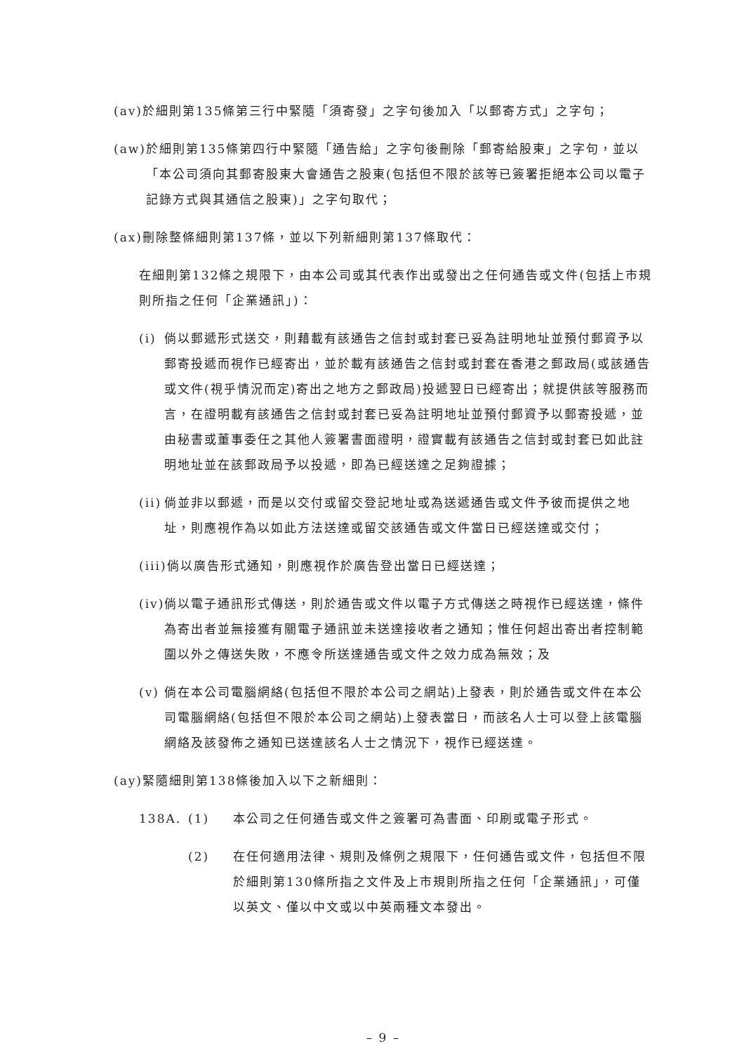(av) 於細則第135條第三行中緊隨「須寄發」之字句後加入「以郵寄方式」之字句；
(aw) 於細則第135條第四行中緊隨「通告給」之字句後刪除「郵寄給股東」之字句，並以「本公司須向其郵寄股東大會通告之股東(包括但不限於該等已簽署拒絕本公司以電子記錄方式與其通信之股東)」之字句取代；
(ax) 刪除整條細則第137條，並以下列新細則第137條取代：
在細則第132條之規限下，由本公司或其代表作出或發出之任何通告或文件(包括上市規則所指之任何「企業通訊」)：
(i) 倘以郵遞形式送交，則藉載有該通告之信封或封套已妥為註明地址並預付郵資予以郵寄投遞而視作已經寄出，並於載有該通告之信封或封套在香港之郵政局(或該通告或文件(視乎情況而定)寄出之地方之郵政局)投遞翌日已經寄出；就提供該等服務而言，在證明載有該通告之信封或封套已妥為註明地址並預付郵資予以郵寄投遞，並由秘書或董事委任之其他人簽署書面證明，證實載有該通告之信封或封套已如此註明地址並在該郵政局予以投遞，即為已經送達之足夠證據；
(ii) 倘並非以郵遞，而是以交付或留交登記地址或為送遞通告或文件予彼而提供之地址，則應視作為以如此方法送達或留交該通告或文件當日已經送達或交付；
(iii) 倘以廣告形式通知，則應視作於廣告登出當日已經送達；
(iv) 倘以電子通訊形式傳送，則於通告或文件以電子方式傳送之時視作已經送達，條件為寄出者並無接獲有關電子通訊並未送達接收者之通知；惟任何超出寄出者控制範圍以外之傳送失敗，不應令所送達通告或文件之效力成為無效；及
(v) 倘在本公司電腦網絡(包括但不限於本公司之網站)上發表，則於通告或文件在本公司電腦網絡(包括但不限於本公司之網站)上發表當日，而該名人士可以登上該電腦網絡及該發佈之通知已送達該名人士之情況下，視作已經送達。
(ay) 緊隨細則第138條後加入以下之新細則：
138A. (1) 本公司之任何通告或文件之簽署可為書面、印刷或電子形式。
(2) 在任何適用法律、規則及條例之規限下，任何通告或文件，包括但不限於細則第130條所指之文件及上市規則所指之任何「企業通訊」，可僅以英文、僅以中文或以中英兩種文本發出。
– 9 –